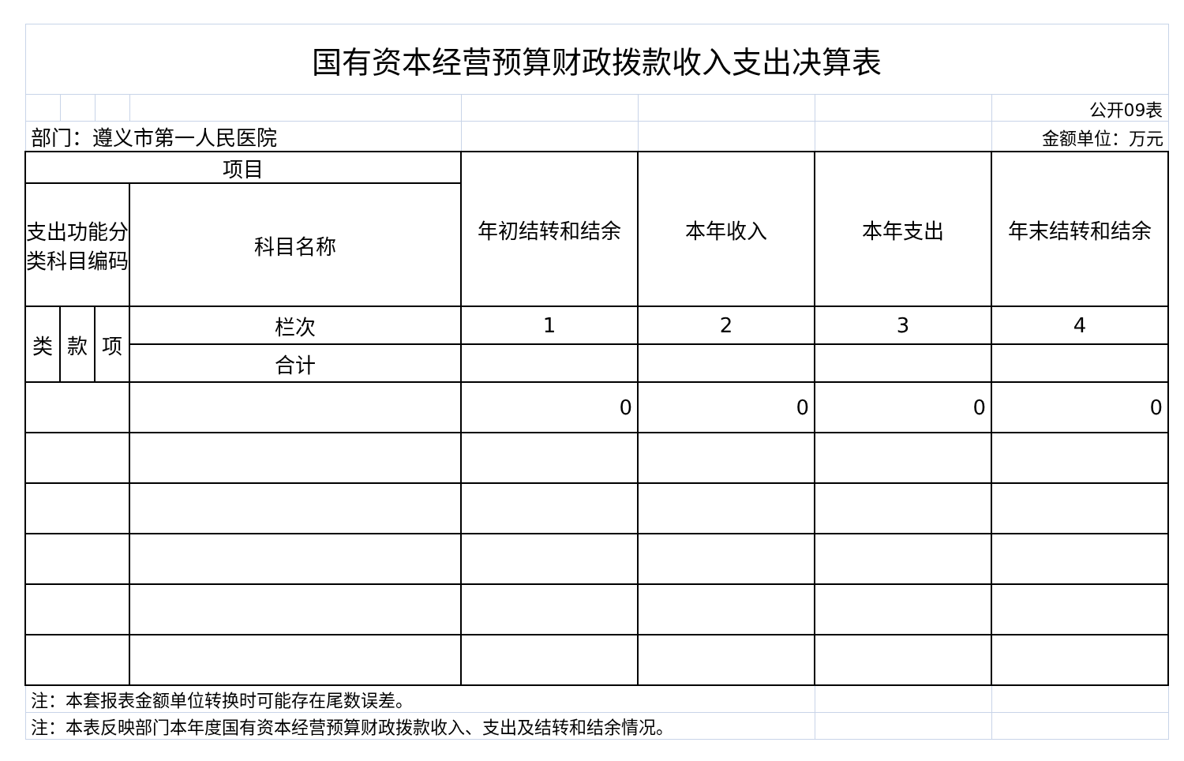| 国有资本经营预算财政拨款收入支出决算表 | | | | | | | |
| | | | | | | | 公开09表 |
| 部门：遵义市第一人民医院 | | | | | | | 金额单位：万元 |
| 项目 | | | | 年初结转和结余 | 本年收入 | 本年支出 | 年末结转和结余 |
| 支出功能分类科目编码 | | | 科目名称 | | | | |
| 类 | 款 | 项 | 栏次 | 1 | 2 | 3 | 4 |
| | | | 合计 | | | | |
| | | | | 0 | 0 | 0 | 0 |
| 注：本套报表金额单位转换时可能存在尾数误差。 | | | | | | | |
| 注：本表反映部门本年度国有资本经营预算财政拨款收入、支出及结转和结余情况。 | | | | | | | |